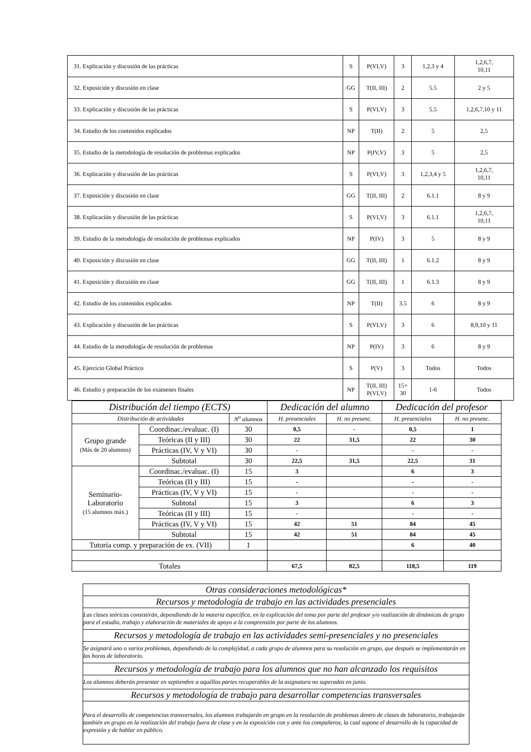| 31. Explicación y discusión de las prácticas | S | P(VI,V) | 3 | 1,2,3 y 4 | 1,2,6,7, 10,11 |
| 32. Exposición y discusión en clase | GG | T(II, III) | 2 | 5.5 | 2 y 5 |
| 33. Explicación y discusión de las prácticas | S | P(VI,V) | 3 | 5.5 | 1,2,6,7,10 y 11 |
| 34. Estudio de los contenidos explicados | NP | T(II) | 2 | 5 | 2,5 |
| 35. Estudio de la metodología de resolución de problemas explicados | NP | P(IV,V) | 3 | 5 | 2,5 |
| 36. Explicación y discusión de las prácticas | S | P(VI,V) | 3 | 1,2,3,4 y 5 | 1,2,6,7, 10,11 |
| 37. Exposición y discusión en clase | GG | T(II, III) | 2 | 6.1.1 | 8 y 9 |
| 38. Explicación y discusión de las prácticas | S | P(VI,V) | 3 | 6.1.1 | 1,2,6,7, 10,11 |
| 39. Estudio de la metodología de resolución de problemas explicados | NP | P(IV) | 3 | 5 | 8 y 9 |
| 40. Exposición y discusión en clase | GG | T(II, III) | 1 | 6.1.2 | 8 y 9 |
| 41. Exposición y discusión en clase | GG | T(II, III) | 1 | 6.1.3 | 8 y 9 |
| 42. Estudio de los contenidos explicados | NP | T(II) | 3.5 | 6 | 8 y 9 |
| 43. Explicación y discusión de las prácticas | S | P(VI,V) | 3 | 6 | 8,9,10 y 11 |
| 44. Estudio de la metodología de resolución de problemas | NP | P(IV) | 3 | 6 | 8 y 9 |
| 45. Ejercicio Global Práctico | S | P(V) | 3 | Todos | Todos |
| 46. Estudio y preparación de los exámenes finales | NP | T(II, III) P(VI,V) | 15+ 30 | 1-6 | Todos |
| Distribución del tiempo (ECTS) | | | Dedicación del alumno | | Dedicación del profesor | |
| Distribución de actividades | | N<sup>o</sup> alumnos | H. presenciales | H. no presenc. | H. presenciales | H. no presenc. |
| Grupo grande (Más de 20 alumnos) | Coordinac./evaluac. (I) | 30 | 0,5 | - | 0,5 | 1 |
| | Teóricas (II y III) | 30 | 22 | 31,5 | 22 | 30 |
| | Prácticas (IV, V y VI) | 30 | - | | - | - |
| | Subtotal | 30 | 22,5 | 31,5 | 22,5 | 31 |
| Seminario- Laboratorio (15 alumnos máx.) | Coordinac./evaluac. (I) | 15 | 3 | | 6 | 3 |
| | Teóricas (II y III) | 15 | - | | - | - |
| | Prácticas (IV, V y VI) | 15 | - | | - | - |
| | Subtotal | 15 | 3 | | 6 | 3 |
| | Teóricas (II y III) | 15 | - | | - | - |
| | Prácticas (IV, V y VI) | 15 | 42 | 51 | 84 | 45 |
| | Subtotal | 15 | 42 | 51 | 84 | 45 |
| Tutoría comp. y preparación de ex. (VII) | | 1 | | | 6 | 40 |
| Totales | | | 67,5 | 82,5 | 118,5 | 119 |
| Otras consideraciones metodológicas* |
| Recursos y metodología de trabajo en las actividades presenciales |
| Las clases teóricas consistirán, dependiendo de la materia específica, en la explicación del tema por parte del profesor y/o realización de dinámicas de grupo para el estudio, trabajo y elaboración de materiales de apoyo a la comprensión por parte de los alumnos. |
| Recursos y metodología de trabajo en las actividades semi-presenciales y no presenciales |
| Se asignará uno o varios problemas, dependiendo de la complejidad, a cada grupo de alumnos para su resolución en grupo, que después se implementarán en las horas de laboratorio. |
| Recursos y metodología de trabajo para los alumnos que no han alcanzado los requisitos |
| Los alumnos deberán presentar en septiembre a aquéllas partes recuperables de la asignatura no superadas en junio. |
| Recursos y metodología de trabajo para desarrollar competencias transversales |
| Para el desarrollo de competencias transversales, los alumnos trabajarán en grupo en la resolución de problemas dentro de clases de laboratorio, trabajarán también en grupo en la realización del trabajo fuera de clase y en la exposición con y ante los compañeros, la cual supone el desarrollo de la capacidad de expresión y de hablar en público. |